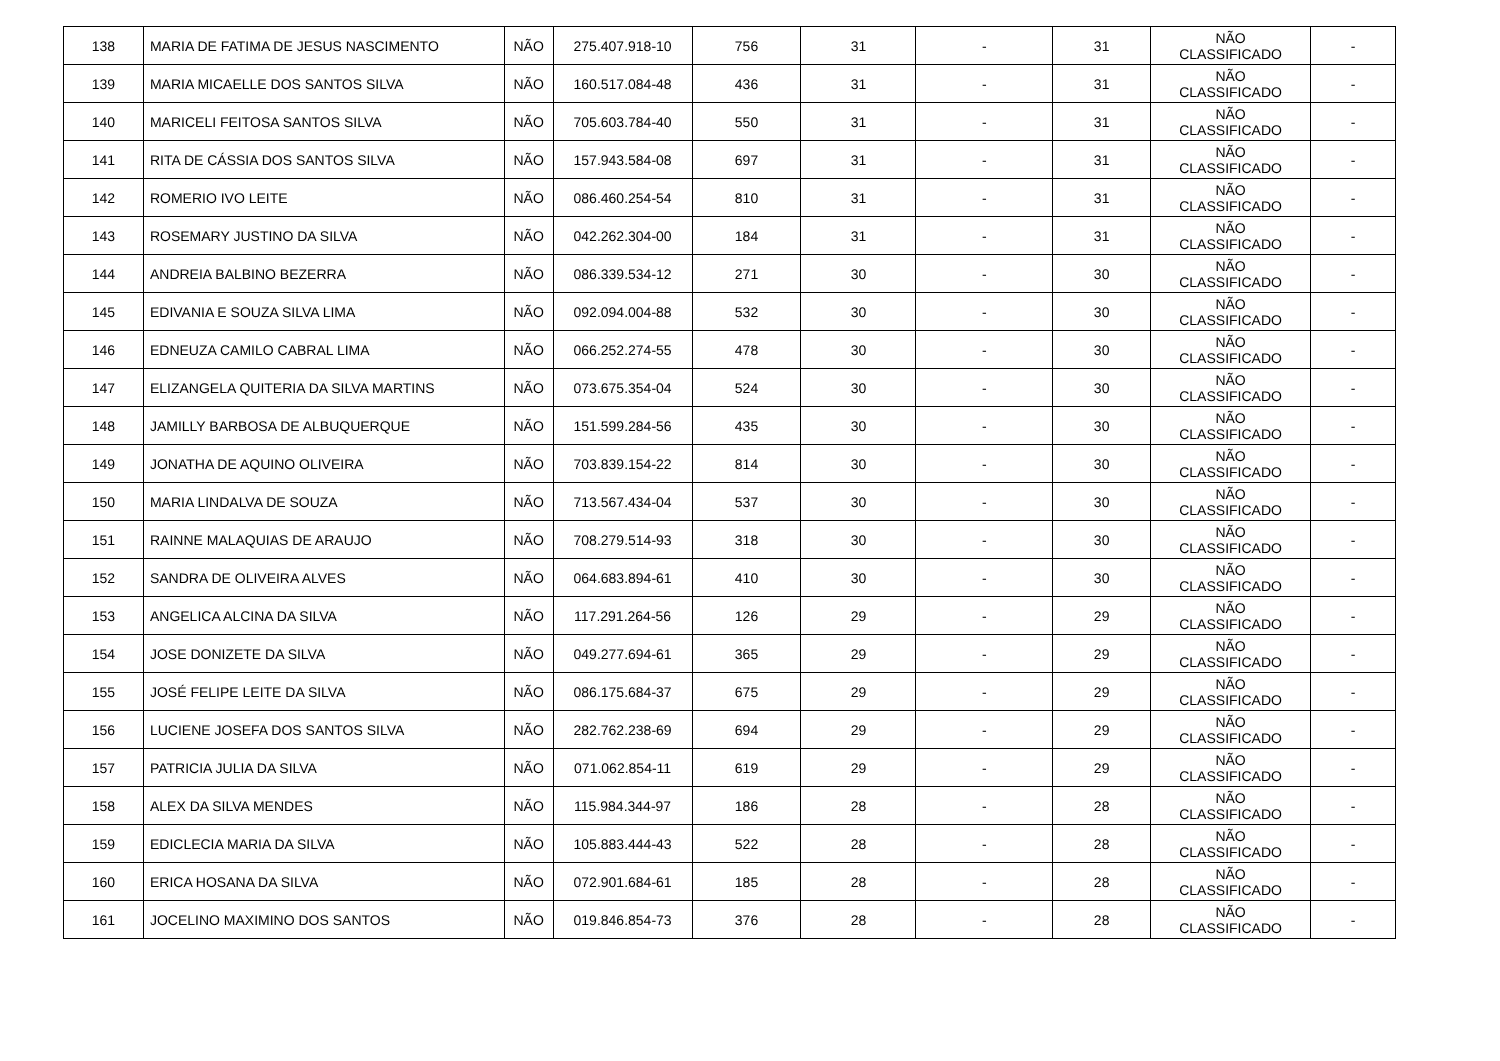| 138 | MARIA DE FATIMA DE JESUS NASCIMENTO | NÃO | 275.407.918-10 | 756 | 31 | - | 31 | NÃO CLASSIFICADO | - |
| 139 | MARIA MICAELLE DOS SANTOS SILVA | NÃO | 160.517.084-48 | 436 | 31 | - | 31 | NÃO CLASSIFICADO | - |
| 140 | MARICELI FEITOSA SANTOS SILVA | NÃO | 705.603.784-40 | 550 | 31 | - | 31 | NÃO CLASSIFICADO | - |
| 141 | RITA DE CÁSSIA DOS SANTOS SILVA | NÃO | 157.943.584-08 | 697 | 31 | - | 31 | NÃO CLASSIFICADO | - |
| 142 | ROMERIO IVO LEITE | NÃO | 086.460.254-54 | 810 | 31 | - | 31 | NÃO CLASSIFICADO | - |
| 143 | ROSEMARY JUSTINO DA SILVA | NÃO | 042.262.304-00 | 184 | 31 | - | 31 | NÃO CLASSIFICADO | - |
| 144 | ANDREIA BALBINO BEZERRA | NÃO | 086.339.534-12 | 271 | 30 | - | 30 | NÃO CLASSIFICADO | - |
| 145 | EDIVANIA E SOUZA SILVA LIMA | NÃO | 092.094.004-88 | 532 | 30 | - | 30 | NÃO CLASSIFICADO | - |
| 146 | EDNEUZA CAMILO CABRAL LIMA | NÃO | 066.252.274-55 | 478 | 30 | - | 30 | NÃO CLASSIFICADO | - |
| 147 | ELIZANGELA QUITERIA DA SILVA MARTINS | NÃO | 073.675.354-04 | 524 | 30 | - | 30 | NÃO CLASSIFICADO | - |
| 148 | JAMILLY BARBOSA DE ALBUQUERQUE | NÃO | 151.599.284-56 | 435 | 30 | - | 30 | NÃO CLASSIFICADO | - |
| 149 | JONATHA DE AQUINO OLIVEIRA | NÃO | 703.839.154-22 | 814 | 30 | - | 30 | NÃO CLASSIFICADO | - |
| 150 | MARIA LINDALVA DE SOUZA | NÃO | 713.567.434-04 | 537 | 30 | - | 30 | NÃO CLASSIFICADO | - |
| 151 | RAINNE MALAQUIAS DE ARAUJO | NÃO | 708.279.514-93 | 318 | 30 | - | 30 | NÃO CLASSIFICADO | - |
| 152 | SANDRA DE OLIVEIRA ALVES | NÃO | 064.683.894-61 | 410 | 30 | - | 30 | NÃO CLASSIFICADO | - |
| 153 | ANGELICA ALCINA DA SILVA | NÃO | 117.291.264-56 | 126 | 29 | - | 29 | NÃO CLASSIFICADO | - |
| 154 | JOSE DONIZETE DA SILVA | NÃO | 049.277.694-61 | 365 | 29 | - | 29 | NÃO CLASSIFICADO | - |
| 155 | JOSÉ FELIPE LEITE DA SILVA | NÃO | 086.175.684-37 | 675 | 29 | - | 29 | NÃO CLASSIFICADO | - |
| 156 | LUCIENE JOSEFA DOS SANTOS SILVA | NÃO | 282.762.238-69 | 694 | 29 | - | 29 | NÃO CLASSIFICADO | - |
| 157 | PATRICIA JULIA DA SILVA | NÃO | 071.062.854-11 | 619 | 29 | - | 29 | NÃO CLASSIFICADO | - |
| 158 | ALEX DA SILVA MENDES | NÃO | 115.984.344-97 | 186 | 28 | - | 28 | NÃO CLASSIFICADO | - |
| 159 | EDICLECIA MARIA DA SILVA | NÃO | 105.883.444-43 | 522 | 28 | - | 28 | NÃO CLASSIFICADO | - |
| 160 | ERICA HOSANA DA SILVA | NÃO | 072.901.684-61 | 185 | 28 | - | 28 | NÃO CLASSIFICADO | - |
| 161 | JOCELINO MAXIMINO DOS SANTOS | NÃO | 019.846.854-73 | 376 | 28 | - | 28 | NÃO CLASSIFICADO | - |